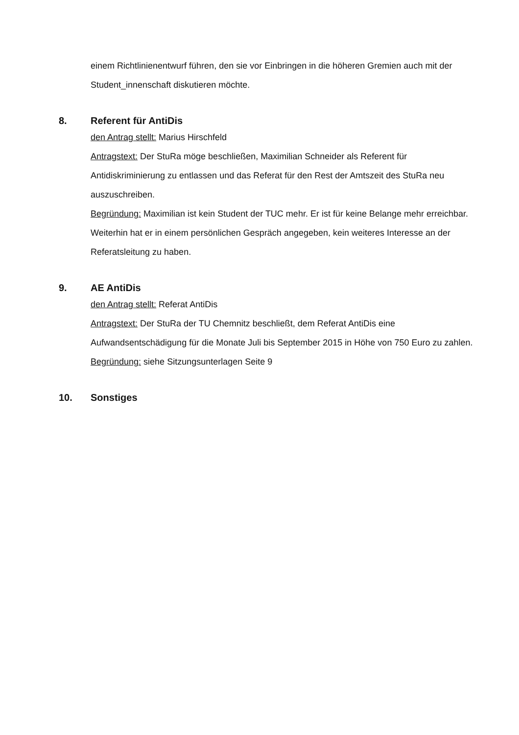einem Richtlinienentwurf führen, den sie vor Einbringen in die höheren Gremien auch mit der Student_innenschaft diskutieren möchte.
8. Referent für AntiDis
den Antrag stellt: Marius Hirschfeld
Antragstext: Der StuRa möge beschließen, Maximilian Schneider als Referent für Antidiskriminierung zu entlassen und das Referat für den Rest der Amtszeit des StuRa neu auszuschreiben.
Begründung: Maximilian ist kein Student der TUC mehr. Er ist für keine Belange mehr erreichbar. Weiterhin hat er in einem persönlichen Gespräch angegeben, kein weiteres Interesse an der Referatsleitung zu haben.
9. AE AntiDis
den Antrag stellt: Referat AntiDis
Antragstext: Der StuRa der TU Chemnitz beschließt, dem Referat AntiDis eine Aufwandsentschädigung für die Monate Juli bis September 2015 in Höhe von 750 Euro zu zahlen.
Begründung: siehe Sitzungsunterlagen Seite 9
10. Sonstiges